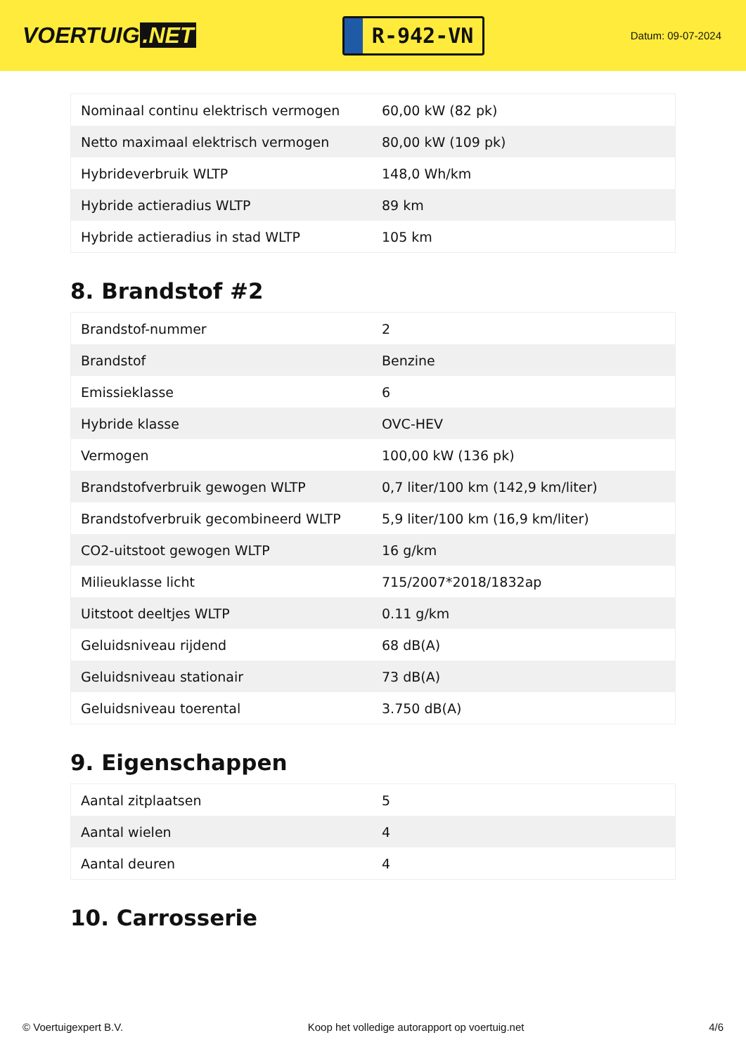VOERTUIG.NET
R-942-VN
Datum: 09-07-2024
| Nominaal continu elektrisch vermogen | 60,00 kW (82 pk) |
| Netto maximaal elektrisch vermogen | 80,00 kW (109 pk) |
| Hybrideverbruik WLTP | 148,0 Wh/km |
| Hybride actieradius WLTP | 89 km |
| Hybride actieradius in stad WLTP | 105 km |
8. Brandstof #2
| Brandstof-nummer | 2 |
| Brandstof | Benzine |
| Emissieklasse | 6 |
| Hybride klasse | OVC-HEV |
| Vermogen | 100,00 kW (136 pk) |
| Brandstofverbruik gewogen WLTP | 0,7 liter/100 km (142,9 km/liter) |
| Brandstofverbruik gecombineerd WLTP | 5,9 liter/100 km (16,9 km/liter) |
| CO2-uitstoot gewogen WLTP | 16 g/km |
| Milieuklasse licht | 715/2007*2018/1832ap |
| Uitstoot deeltjes WLTP | 0.11 g/km |
| Geluidsniveau rijdend | 68 dB(A) |
| Geluidsniveau stationair | 73 dB(A) |
| Geluidsniveau toerental | 3.750 dB(A) |
9. Eigenschappen
| Aantal zitplaatsen | 5 |
| Aantal wielen | 4 |
| Aantal deuren | 4 |
10. Carrosserie
© Voertuigexpert B.V. Koop het volledige autorapport op voertuig.net 4/6